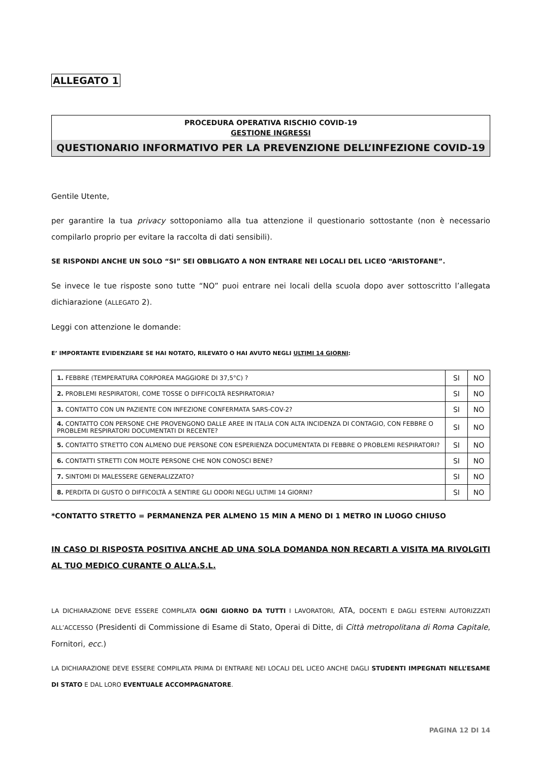ALLEGATO 1
PROCEDURA OPERATIVA RISCHIO COVID-19
GESTIONE INGRESSI
QUESTIONARIO INFORMATIVO PER LA PREVENZIONE DELL’INFEZIONE COVID-19
Gentile Utente,
per garantire la tua privacy sottoponiamo alla tua attenzione il questionario sottostante (non è necessario compilarlo proprio per evitare la raccolta di dati sensibili).
SE RISPONDI ANCHE UN SOLO “SI” SEI OBBLIGATO A NON ENTRARE NEI LOCALI DEL LICEO “ARISTOFANE”.
Se invece le tue risposte sono tutte “NO” puoi entrare nei locali della scuola dopo aver sottoscritto l’allegata dichiarazione (ALLEGATO 2).
Leggi con attenzione le domande:
E’ IMPORTANTE EVIDENZIARE SE HAI NOTATO, RILEVATO O HAI AVUTO NEGLI ULTIMI 14 GIORNI:
| 1. FEBBRE (TEMPERATURA CORPOREA MAGGIORE DI 37,5°C) ? | SI | NO |
| 2. PROBLEMI RESPIRATORI, COME TOSSE O DIFFICOLTÀ RESPIRATORIA? | SI | NO |
| 3. CONTATTO CON UN PAZIENTE CON INFEZIONE CONFERMATA SARS-COV-2? | SI | NO |
| 4. CONTATTO CON PERSONE CHE PROVENGONO DALLE AREE IN ITALIA CON ALTA INCIDENZA DI CONTAGIO, CON FEBBRE O PROBLEMI RESPIRATORI DOCUMENTATI DI RECENTE? | SI | NO |
| 5. CONTATTO STRETTO CON ALMENO DUE PERSONE CON ESPERIENZA DOCUMENTATA DI FEBBRE O PROBLEMI RESPIRATORI? | SI | NO |
| 6. CONTATTI STRETTI CON MOLTE PERSONE CHE NON CONOSCI BENE? | SI | NO |
| 7. SINTOMI DI MALESSERE GENERALIZZATO? | SI | NO |
| 8. PERDITA DI GUSTO O DIFFICOLTÀ A SENTIRE GLI ODORI NEGLI ULTIMI 14 GIORNI? | SI | NO |
*CONTATTO STRETTO = PERMANENZA PER ALMENO 15 MIN A MENO DI 1 METRO IN LUOGO CHIUSO
IN CASO DI RISPOSTA POSITIVA ANCHE AD UNA SOLA DOMANDA NON RECARTI A VISITA MA RIVOLGITI AL TUO MEDICO CURANTE O ALL’A.S.L.
LA DICHIARAZIONE DEVE ESSERE COMPILATA OGNI GIORNO DA TUTTI I LAVORATORI, ATA, DOCENTI E DAGLI ESTERNI AUTORIZZATI ALL’ACCESSO (Presidenti di Commissione di Esame di Stato, Operai di Ditte, di Città metropolitana di Roma Capitale, Fornitori, ecc.)
LA DICHIARAZIONE DEVE ESSERE COMPILATA PRIMA DI ENTRARE NEI LOCALI DEL LICEO ANCHE DAGLI STUDENTI IMPEGNATI NELL’ESAME DI STATO E DAL LORO EVENTUALE ACCOMPAGNATORE.
PAGINA 12 DI 14